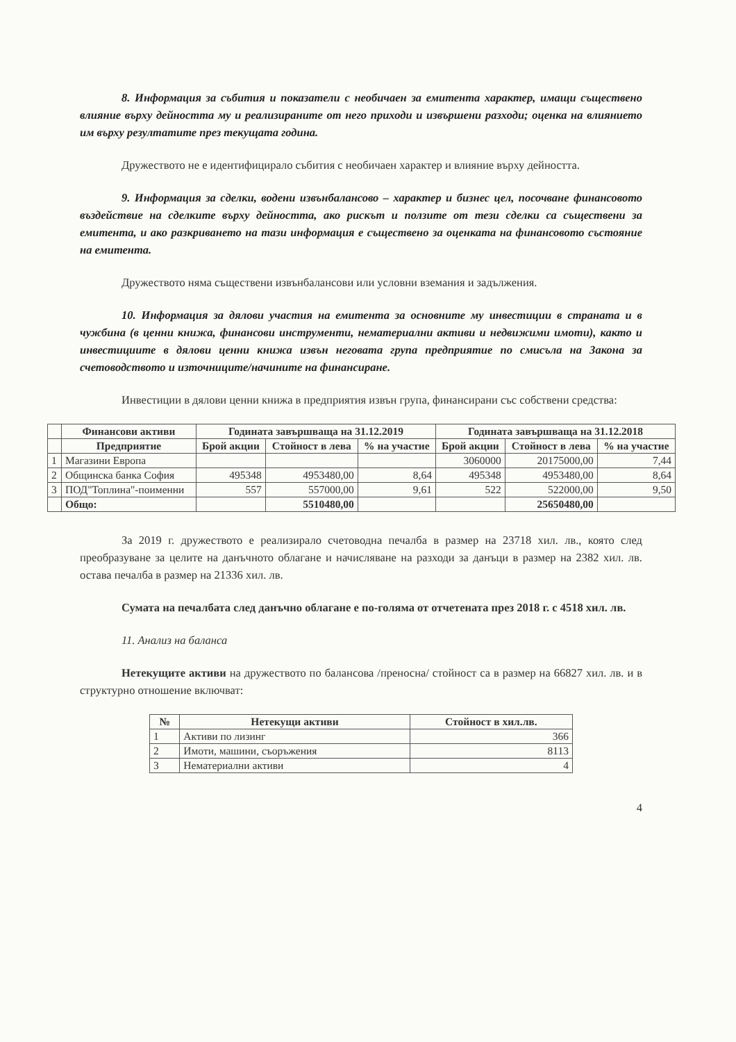8. Информация за събития и показатели с необичаен за емитента характер, имащи съществено влияние върху дейността му и реализираните от него приходи и извършени разходи; оценка на влиянието им върху резултатите през текущата година.
Дружеството не е идентифицирало събития с необичаен характер и влияние върху дейността.
9. Информация за сделки, водени извънбалансово – характер и бизнес цел, посочване финансовото въздействие на сделките върху дейността, ако рискът и ползите от тези сделки са съществени за емитента, и ако разкриването на тази информация е съществено за оценката на финансовото състояние на емитента.
Дружеството няма съществени извънбалансови или условни вземания и задължения.
10. Информация за дялови участия на емитента за основните му инвестиции в страната и в чужбина (в ценни книжа, финансови инструменти, нематериални активи и недвижими имоти), както и инвестициите в дялови ценни книжа извън неговата група предприятие по смисъла на Закона за счетоводството и източниците/начините на финансиране.
Инвестиции в дялови ценни книжа в предприятия извън група, финансирани със собствени средства:
| | Финансови активи | Годината завършваща на 31.12.2019 | | | Годината завършваща на 31.12.2018 | | |
| --- | --- | --- | --- | --- | --- | --- | --- |
| | Предприятие | Брой акции | Стойност в лева | % на участие | Брой акции | Стойност в лева | % на участие |
| 1 | Магазини Европа | | | | 3060000 | 20175000,00 | 7,44 |
| 2 | Общинска банка София | 495348 | 4953480,00 | 8,64 | 495348 | 4953480,00 | 8,64 |
| 3 | ПОД"Топлина"-поименни | 557 | 557000,00 | 9,61 | 522 | 522000,00 | 9,50 |
| | Общо: | | 5510480,00 | | | 25650480,00 | |
За 2019 г. дружеството е реализирало счетоводна печалба в размер на 23718 хил. лв., която след преобразуване за целите на данъчното облагане и начисляване на разходи за данъци в размер на 2382 хил. лв. остава печалба в размер на 21336 хил. лв.
Сумата на печалбата след данъчно облагане е по-голяма от отчетената през 2018 г. с 4518 хил. лв.
11. Анализ на баланса
Нетекущите активи на дружеството по балансова /преносна/ стойност са в размер на 66827 хил. лв. и в структурно отношение включват:
| № | Нетекущи активи | Стойност в хил.лв. |
| --- | --- | --- |
| 1 | Активи по лизинг | 366 |
| 2 | Имоти, машини, съоръжения | 8113 |
| 3 | Нематериални активи | 4 |
4